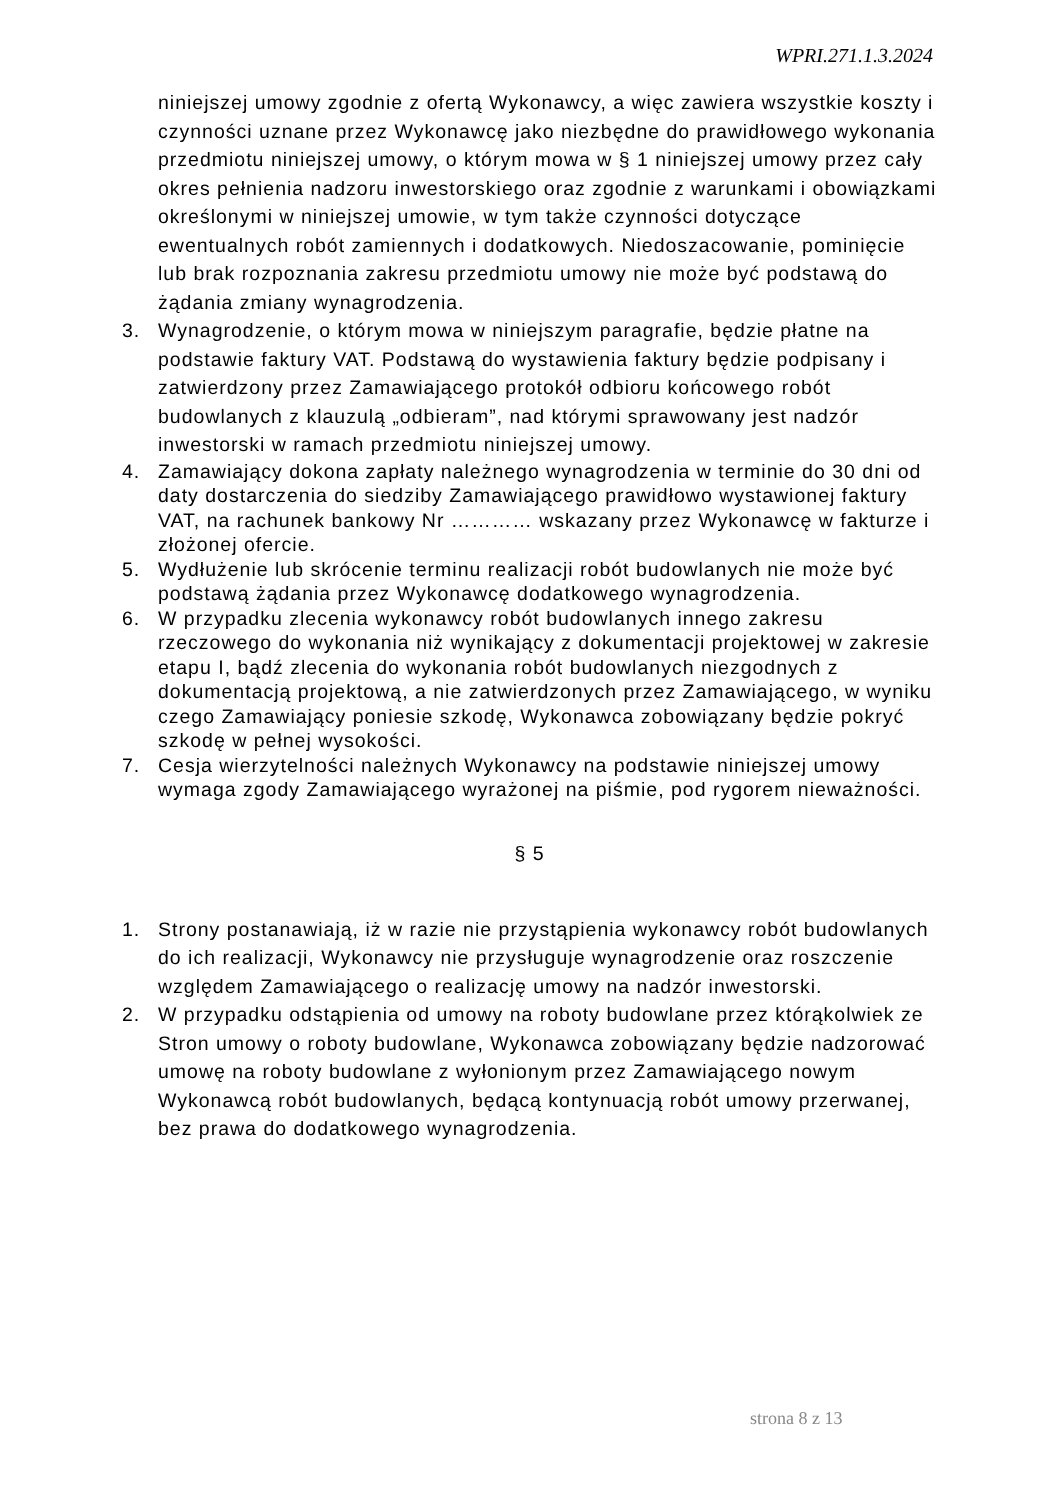WPRI.271.1.3.2024
niniejszej umowy zgodnie z ofertą Wykonawcy, a więc zawiera wszystkie koszty i czynności uznane przez Wykonawcę jako niezbędne do prawidłowego wykonania przedmiotu niniejszej umowy, o którym mowa w § 1 niniejszej umowy przez cały okres pełnienia nadzoru inwestorskiego oraz zgodnie z warunkami i obowiązkami określonymi w niniejszej umowie, w tym także czynności dotyczące ewentualnych robót zamiennych i dodatkowych. Niedoszacowanie, pominięcie lub brak rozpoznania zakresu przedmiotu umowy nie może być podstawą do żądania zmiany wynagrodzenia.
3. Wynagrodzenie, o którym mowa w niniejszym paragrafie, będzie płatne na podstawie faktury VAT. Podstawą do wystawienia faktury będzie podpisany i zatwierdzony przez Zamawiającego protokół odbioru końcowego robót budowlanych z klauzulą „odbieram”, nad którymi sprawowany jest nadzór inwestorski w ramach przedmiotu niniejszej umowy.
4. Zamawiający dokona zapłaty należnego wynagrodzenia w terminie do 30 dni od daty dostarczenia do siedziby Zamawiającego prawidłowo wystawionej faktury VAT, na rachunek bankowy Nr ………… wskazany przez Wykonawcę w fakturze i złożonej ofercie.
5. Wydłużenie lub skrócenie terminu realizacji robót budowlanych nie może być podstawą żądania przez Wykonawcę dodatkowego wynagrodzenia.
6. W przypadku zlecenia wykonawcy robót budowlanych innego zakresu rzeczowego do wykonania niż wynikający z dokumentacji projektowej w zakresie etapu I, bądź zlecenia do wykonania robót budowlanych niezgodnych z dokumentacją projektową, a nie zatwierdzonych przez Zamawiającego, w wyniku czego Zamawiający poniesie szkodę, Wykonawca zobowiązany będzie pokryć szkodę w pełnej wysokości.
7. Cesja wierzytelności należnych Wykonawcy na podstawie niniejszej umowy wymaga zgody Zamawiającego wyrażonej na piśmie, pod rygorem nieważności.
§ 5
1. Strony postanawiają, iż w razie nie przystąpienia wykonawcy robót budowlanych do ich realizacji, Wykonawcy nie przysługuje wynagrodzenie oraz roszczenie względem Zamawiającego o realizację umowy na nadzór inwestorski.
2. W przypadku odstąpienia od umowy na roboty budowlane przez którąkolwiek ze Stron umowy o roboty budowlane, Wykonawca zobowiązany będzie nadzorować umowę na roboty budowlane z wyłonionym przez Zamawiającego nowym Wykonawcą robót budowlanych, będącą kontynuacją robót umowy przerwanej, bez prawa do dodatkowego wynagrodzenia.
strona 8 z 13